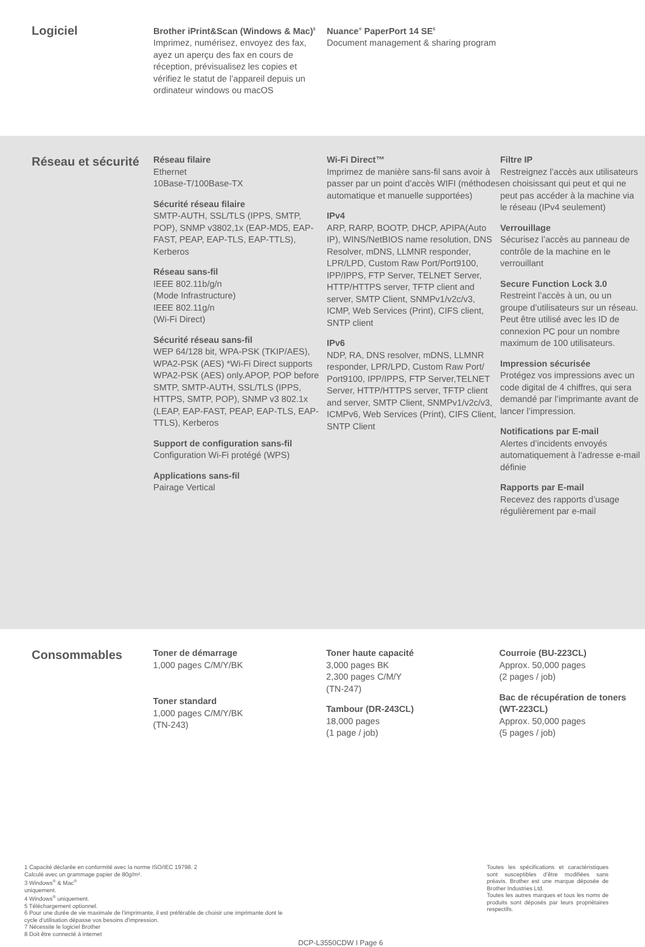Logiciel
Brother iPrint&Scan (Windows & Mac)<sup>5</sup>
Imprimez, numérisez, envoyez des fax, ayez un aperçu des fax en cours de réception, prévisualisez les copies et vérifiez le statut de l’appareil depuis un ordinateur windows ou macOS
Nuance<sup>®</sup> PaperPort 14 SE<sup>5</sup>
Document management & sharing program
Réseau et sécurité
Réseau filaire
Ethernet
10Base-T/100Base-TX
Sécurité réseau filaire
SMTP-AUTH, SSL/TLS (IPPS, SMTP, POP), SNMP v3802,1x (EAP-MD5, EAP-FAST, PEAP, EAP-TLS, EAP-TTLS), Kerberos
Réseau sans-fil
IEEE 802.11b/g/n
(Mode Infrastructure)
IEEE 802.11g/n
(Wi-Fi Direct)
Sécurité réseau sans-fil
WEP 64/128 bit, WPA-PSK (TKIP/AES), WPA2-PSK (AES) *Wi-Fi Direct supports WPA2-PSK (AES) only.APOP, POP before SMTP, SMTP-AUTH, SSL/TLS (IPPS, HTTPS, SMTP, POP), SNMP v3 802.1x (LEAP, EAP-FAST, PEAP, EAP-TLS, EAP-TTLS), Kerberos
Support de configuration sans-fil
Configuration Wi-Fi protégé (WPS)
Applications sans-fil
Pairage Vertical
Wi-Fi Direct™
Imprimez de manière sans-fil sans avoir à passer par un point d’accès WIFI (méthodes automatique et manuelle supportées)
IPv4
ARP, RARP, BOOTP, DHCP, APIPA(Auto IP), WINS/NetBIOS name resolution, DNS Resolver, mDNS, LLMNR responder, LPR/LPD, Custom Raw Port/Port9100, IPP/IPPS, FTP Server, TELNET Server, HTTP/HTTPS server, TFTP client and server, SMTP Client, SNMPv1/v2c/v3, ICMP, Web Services (Print), CIFS client, SNTP client
IPv6
NDP, RA, DNS resolver, mDNS, LLMNR responder, LPR/LPD, Custom Raw Port/ Port9100, IPP/IPPS, FTP Server,TELNET Server, HTTP/HTTPS server, TFTP client and server, SMTP Client, SNMPv1/v2c/v3, ICMPv6, Web Services (Print), CIFS Client, SNTP Client
Filtre IP
Restreignez l’accès aux utilisateurs en choisissant qui peut et qui ne peut pas accéder à la machine via le réseau (IPv4 seulement)
Verrouillage
Sécurisez l’accès au panneau de contrôle de la machine en le verrouillant
Secure Function Lock 3.0
Restreint l’accès à un, ou un groupe d’utilisateurs sur un réseau. Peut être utilisé avec les ID de connexion PC pour un nombre maximum de 100 utilisateurs.
Impression sécurisée
Protégez vos impressions avec un code digital de 4 chiffres, qui sera demandé par l’imprimante avant de lancer l’impression.
Notifications par E-mail
Alertes d’incidents envoyés automatiquement à l’adresse e-mail définie
Rapports par E-mail
Recevez des rapports d’usage régulièrement par e-mail
Consommables
Toner de démarrage
1,000 pages C/M/Y/BK
Toner standard
1,000 pages C/M/Y/BK
(TN-243)
Toner haute capacité
3,000 pages BK
2,300 pages C/M/Y
(TN-247)
Tambour (DR-243CL)
18,000 pages
(1 page / job)
Courroie (BU-223CL)
Approx. 50,000 pages
(2 pages / job)
Bac de récupération de toners (WT-223CL)
Approx. 50,000 pages
(5 pages / job)
1 Capacité déclarée en conformité avec la norme ISO/IEC 19798. 2
Calculé avec un grammage papier de 80g/m².
3 Windows<sup>®</sup> & Mac<sup>®</sup>
uniquement.
4 Windows<sup>®</sup> uniquement.
5 Téléchargement optionnel.
6 Pour une durée de vie maximale de l'imprimante, il est préférable de choisir une imprimante dont le cycle d'utilisation dépasse vos besoins d'impression.
7 Nécessite le logiciel Brother
8 Doit être connecté à internet
DCP-L3550CDW I Page 6
Toutes les spécifications et caractéristiques sont susceptibles d’être modifiées sans préavis. Brother est une marque déposée de Brother Industries Ltd.
Toutes les autres marques et tous les noms de produits sont déposés par leurs propriétaires respectifs.